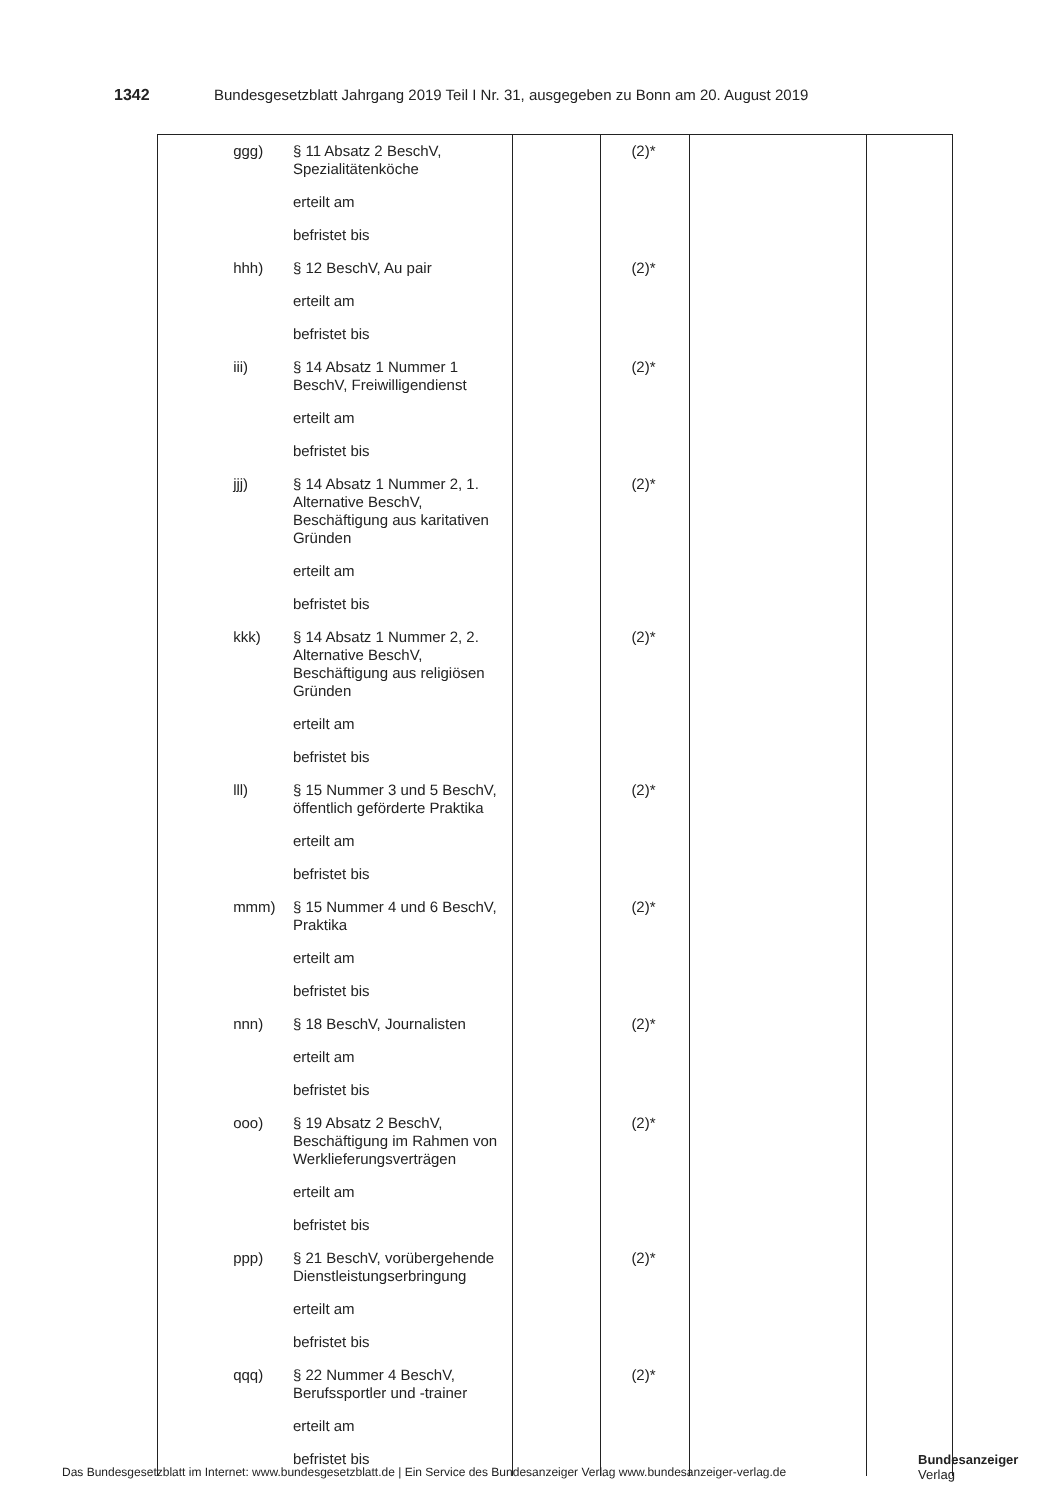1342 Bundesgesetzblatt Jahrgang 2019 Teil I Nr. 31, ausgegeben zu Bonn am 20. August 2019
| | ggg) | § 11 Absatz 2 BeschV, Spezialitätenköche | | (2)* | | |
| | | erteilt am | | | | |
| | | befristet bis | | | | |
| | hhh) | § 12 BeschV, Au pair | | (2)* | | |
| | | erteilt am | | | | |
| | | befristet bis | | | | |
| | iii) | § 14 Absatz 1 Nummer 1 BeschV, Freiwilligendienst | | (2)* | | |
| | | erteilt am | | | | |
| | | befristet bis | | | | |
| | jjj) | § 14 Absatz 1 Nummer 2, 1. Alternative BeschV, Beschäftigung aus karitativen Gründen | | (2)* | | |
| | | erteilt am | | | | |
| | | befristet bis | | | | |
| | kkk) | § 14 Absatz 1 Nummer 2, 2. Alternative BeschV, Beschäftigung aus religiösen Gründen | | (2)* | | |
| | | erteilt am | | | | |
| | | befristet bis | | | | |
| | lll) | § 15 Nummer 3 und 5 BeschV, öffentlich geförderte Praktika | | (2)* | | |
| | | erteilt am | | | | |
| | | befristet bis | | | | |
| | mmm) | § 15 Nummer 4 und 6 BeschV, Praktika | | (2)* | | |
| | | erteilt am | | | | |
| | | befristet bis | | | | |
| | nnn) | § 18 BeschV, Journalisten | | (2)* | | |
| | | erteilt am | | | | |
| | | befristet bis | | | | |
| | ooo) | § 19 Absatz 2 BeschV, Beschäftigung im Rahmen von Werklieferungsverträgen | | (2)* | | |
| | | erteilt am | | | | |
| | | befristet bis | | | | |
| | ppp) | § 21 BeschV, vorübergehende Dienstleistungserbringung | | (2)* | | |
| | | erteilt am | | | | |
| | | befristet bis | | | | |
| | qqq) | § 22 Nummer 4 BeschV, Berufssportler und -trainer | | (2)* | | |
| | | erteilt am | | | | |
| | | befristet bis | | | | |
Das Bundesgesetzblatt im Internet: www.bundesgesetzblatt.de | Ein Service des Bundesanzeiger Verlag www.bundesanzeiger-verlag.de
Bundesanzeiger
Verlag